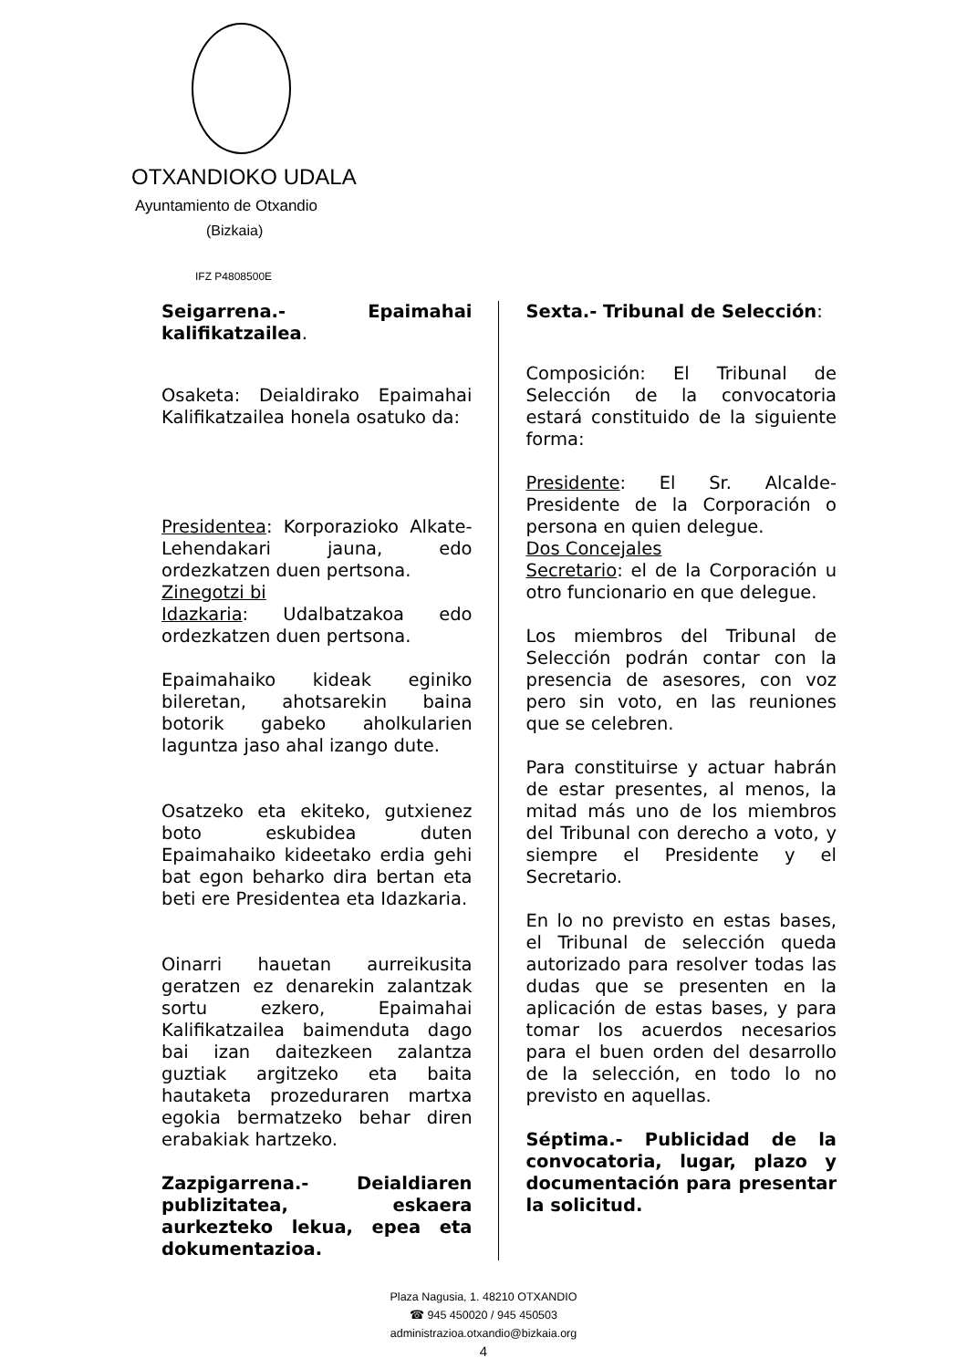OTXANDIOKO UDALA
Ayuntamiento de Otxandio
(Bizkaia)
IFZ P4808500E
Seigarrena.- Epaimahai kalifikatzailea.
Osaketa: Deialdirako Epaimahai Kalifikatzailea honela osatuko da:
Presidentea: Korporazioko Alkate-Lehendakari jauna, edo ordezkatzen duen pertsona.
Zinegotzi bi
Idazkaria: Udalbatzakoa edo ordezkatzen duen pertsona.
Epaimahaiko kideak eginiko bileretan, ahotsarekin baina botorik gabeko aholkularien laguntza jaso ahal izango dute.
Osatzeko eta ekiteko, gutxienez boto eskubidea duten Epaimahaiko kideetako erdia gehi bat egon beharko dira bertan eta beti ere Presidentea eta Idazkaria.
Oinarri hauetan aurreikusita geratzen ez denarekin zalantzak sortu ezkero, Epaimahai Kalifikatzailea baimenduta dago bai izan daitezkeen zalantza guztiak argitzeko eta baita hautaketa prozeduraren martxa egokia bermatzeko behar diren erabakiak hartzeko.
Zazpigarrena.- Deialdiaren publizitatea, eskaera aurkezteko lekua, epea eta dokumentazioa.
Sexta.- Tribunal de Selección:
Composición: El Tribunal de Selección de la convocatoria estará constituido de la siguiente forma:
Presidente: El Sr. Alcalde-Presidente de la Corporación o persona en quien delegue.
Dos Concejales
Secretario: el de la Corporación u otro funcionario en que delegue.
Los miembros del Tribunal de Selección podrán contar con la presencia de asesores, con voz pero sin voto, en las reuniones que se celebren.
Para constituirse y actuar habrán de estar presentes, al menos, la mitad más uno de los miembros del Tribunal con derecho a voto, y siempre el Presidente y el Secretario.
En lo no previsto en estas bases, el Tribunal de selección queda autorizado para resolver todas las dudas que se presenten en la aplicación de estas bases, y para tomar los acuerdos necesarios para el buen orden del desarrollo de la selección, en todo lo no previsto en aquellas.
Séptima.- Publicidad de la convocatoria, lugar, plazo y documentación para presentar la solicitud.
Plaza Nagusia, 1. 48210 OTXANDIO
☎ 945 450020 / 945 450503
administrazioa.otxandio@bizkaia.org
4